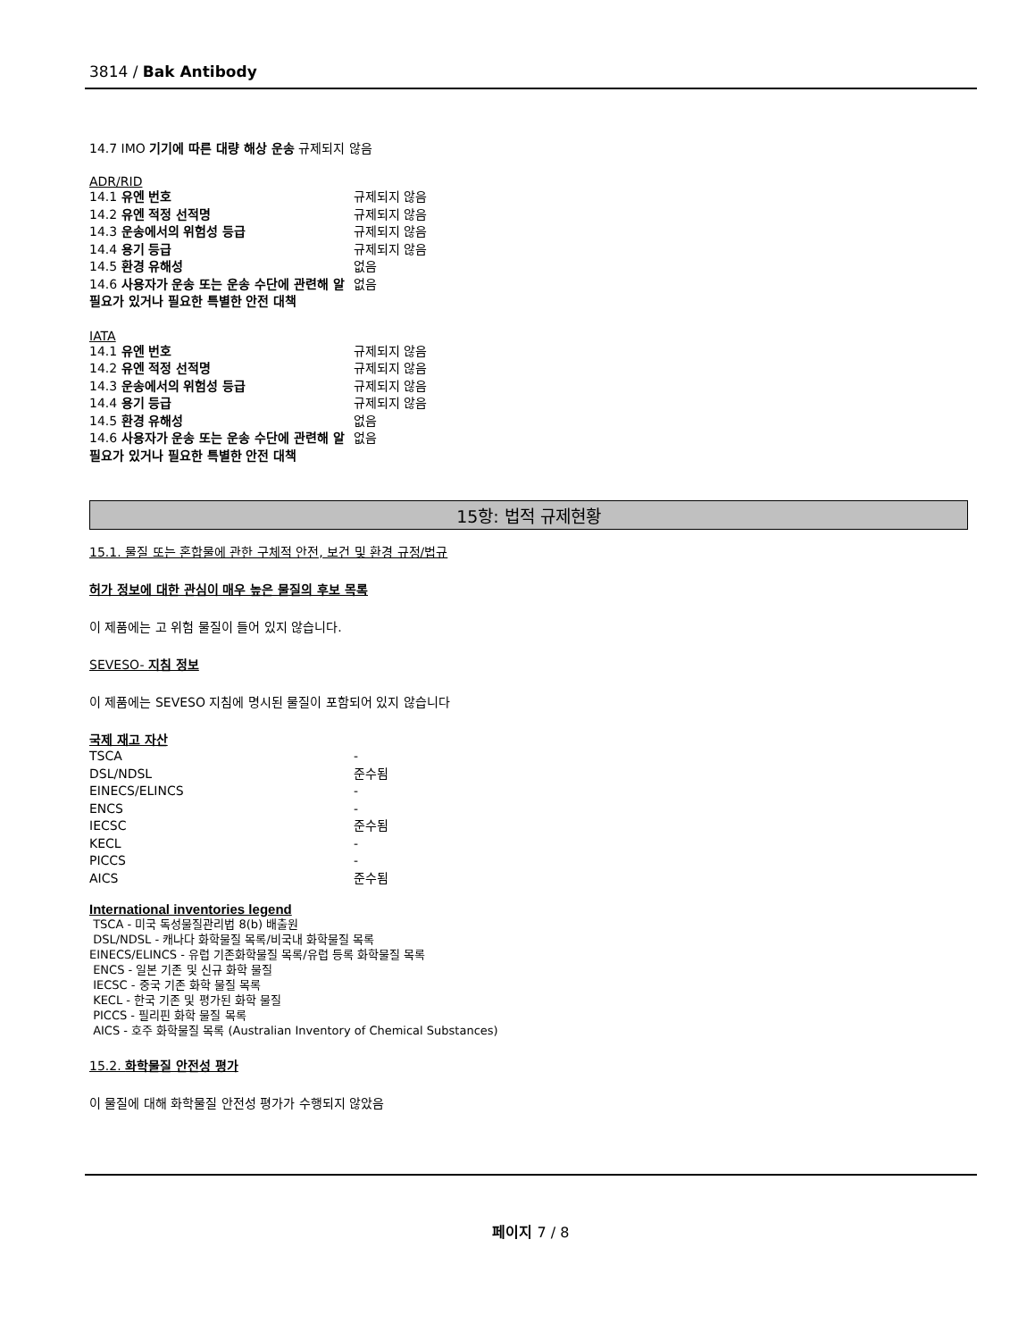3814 / Bak Antibody
14.7 IMO 기기에 따른 대량 해상 운송 규제되지 않음
ADR/RID
| 14.1 유엔 번호 | 규제되지 않음 |
| 14.2 유엔 적정 선적명 | 규제되지 않음 |
| 14.3 운송에서의 위험성 등급 | 규제되지 않음 |
| 14.4 용기 등급 | 규제되지 않음 |
| 14.5 환경 유해성 | 없음 |
| 14.6 사용자가 운송 또는 운송 수단에 관련해 알 필요가 있거나 필요한 특별한 안전 대책 | 없음 |
IATA
| 14.1 유엔 번호 | 규제되지 않음 |
| 14.2 유엔 적정 선적명 | 규제되지 않음 |
| 14.3 운송에서의 위험성 등급 | 규제되지 않음 |
| 14.4 용기 등급 | 규제되지 않음 |
| 14.5 환경 유해성 | 없음 |
| 14.6 사용자가 운송 또는 운송 수단에 관련해 알 필요가 있거나 필요한 특별한 안전 대책 | 없음 |
15항: 법적 규제현황
15.1. 물질 또는 혼합물에 관한 구체적 안전, 보건 및 환경 규정/법규
허가 정보에 대한 관심이 매우 높은 물질의 후보 목록
이 제품에는 고 위험 물질이 들어 있지 않습니다.
SEVESO- 지침 정보
이 제품에는 SEVESO 지침에 명시된 물질이 포함되어 있지 않습니다
국제 재고 자산
| TSCA | - |
| DSL/NDSL | 준수됨 |
| EINECS/ELINCS | - |
| ENCS | - |
| IECSC | 준수됨 |
| KECL | - |
| PICCS | - |
| AICS | 준수됨 |
International inventories legend
TSCA - 미국 독성물질관리법 8(b) 배출원
DSL/NDSL - 캐나다 화학물질 목록/비국내 화학물질 목록
EINECS/ELINCS - 유럽 기존화학물질 목록/유럽 등록 화학물질 목록
ENCS - 일본 기존 및 신규 화학 물질
IECSC - 중국 기존 화학 물질 목록
KECL - 한국 기존 및 평가된 화학 물질
PICCS - 필리핀 화학 물질 목록
AICS - 호주 화학물질 목록 (Australian Inventory of Chemical Substances)
15.2. 화학물질 안전성 평가
이 물질에 대해 화학물질 안전성 평가가 수행되지 않았음
페이지 7 / 8